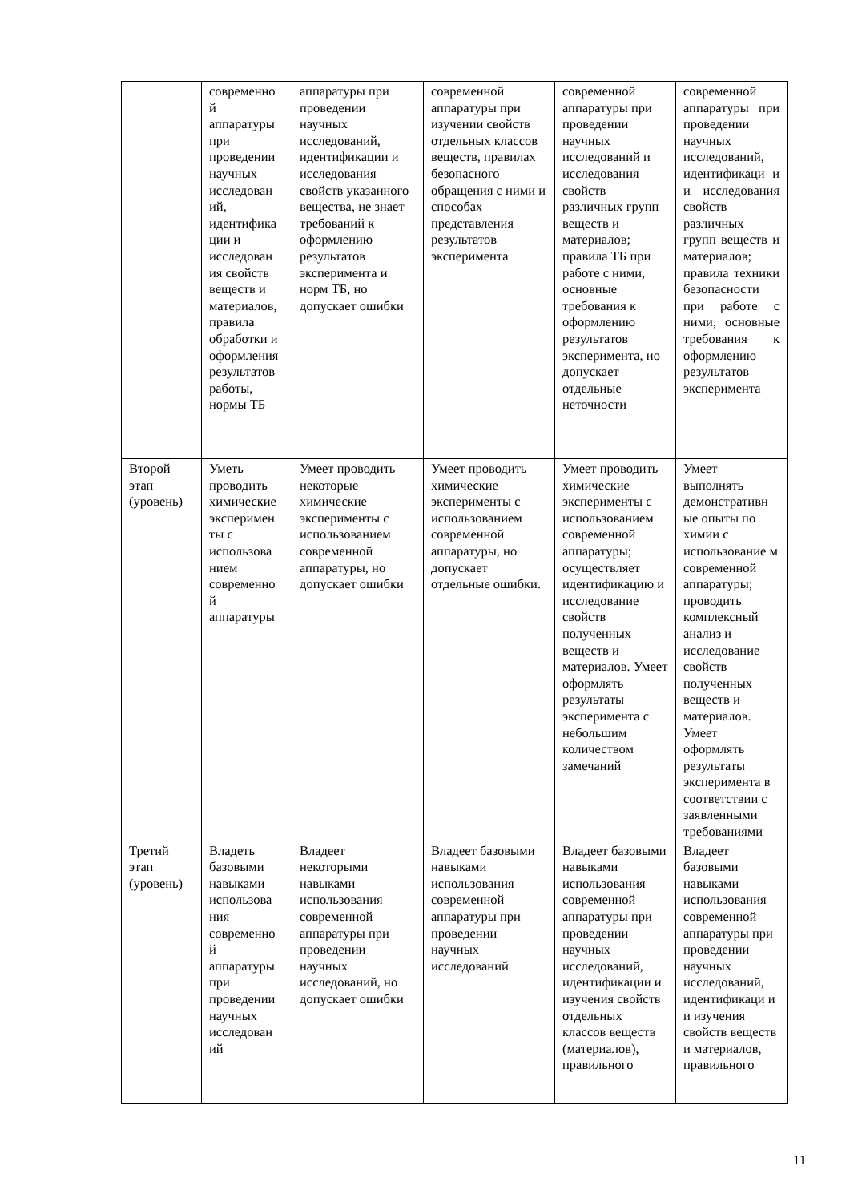| | современно й аппаратуры при проведении научных исследован ий, идентифика ции и исследован ия свойств веществ и материалов, правила обработки и оформления результатов работы, нормы ТБ | аппаратуры при проведении научных исследований, идентификации и исследования свойств указанного вещества, не знает требований к оформлению результатов эксперимента и норм ТБ, но допускает ошибки | современной аппаратуры при изучении свойств отдельных классов веществ, правилах безопасного обращения с ними и способах представления результатов эксперимента | современной аппаратуры при проведении научных исследований и исследования свойств различных групп веществ и материалов; правила ТБ при работе с ними, основные требования к оформлению результатов эксперимента, но допускает отдельные неточности | современной аппаратуры при проведении научных исследований, идентификаци и и исследования свойств различных групп веществ и материалов; правила техники безопасности при работе с ними, основные требования к оформлению результатов эксперимента |
| Второй этап (уровень) | Уметь проводить химические эксперимен ты с использова нием современно й аппаратуры | Умеет проводить некоторые химические эксперименты с использованием современной аппаратуры, но допускает ошибки | Умеет проводить химические эксперименты с использованием современной аппаратуры, но допускает отдельные ошибки. | Умеет проводить химические эксперименты с использованием современной аппаратуры; осуществляет идентификацию и исследование свойств полученных веществ и материалов. Умеет оформлять результаты эксперимента с небольшим количеством замечаний | Умеет выполнять демонстративн ые опыты по химии с использование м современной аппаратуры; проводить комплексный анализ и исследование свойств полученных веществ и материалов. Умеет оформлять результаты эксперимента в соответствии с заявленными требованиями |
| Третий этап (уровень) | Владеть базовыми навыками использова ния современно й аппаратуры при проведении научных исследован ий | Владеет некоторыми навыками использования современной аппаратуры при проведении научных исследований, но допускает ошибки | Владеет базовыми навыками использования современной аппаратуры при проведении научных исследований | Владеет базовыми навыками использования современной аппаратуры при проведении научных исследований, идентификации и изучения свойств отдельных классов веществ (материалов), правильного | Владеет базовыми навыками использования современной аппаратуры при проведении научных исследований, идентификаци и и изучения свойств веществ и материалов, правильного |
11